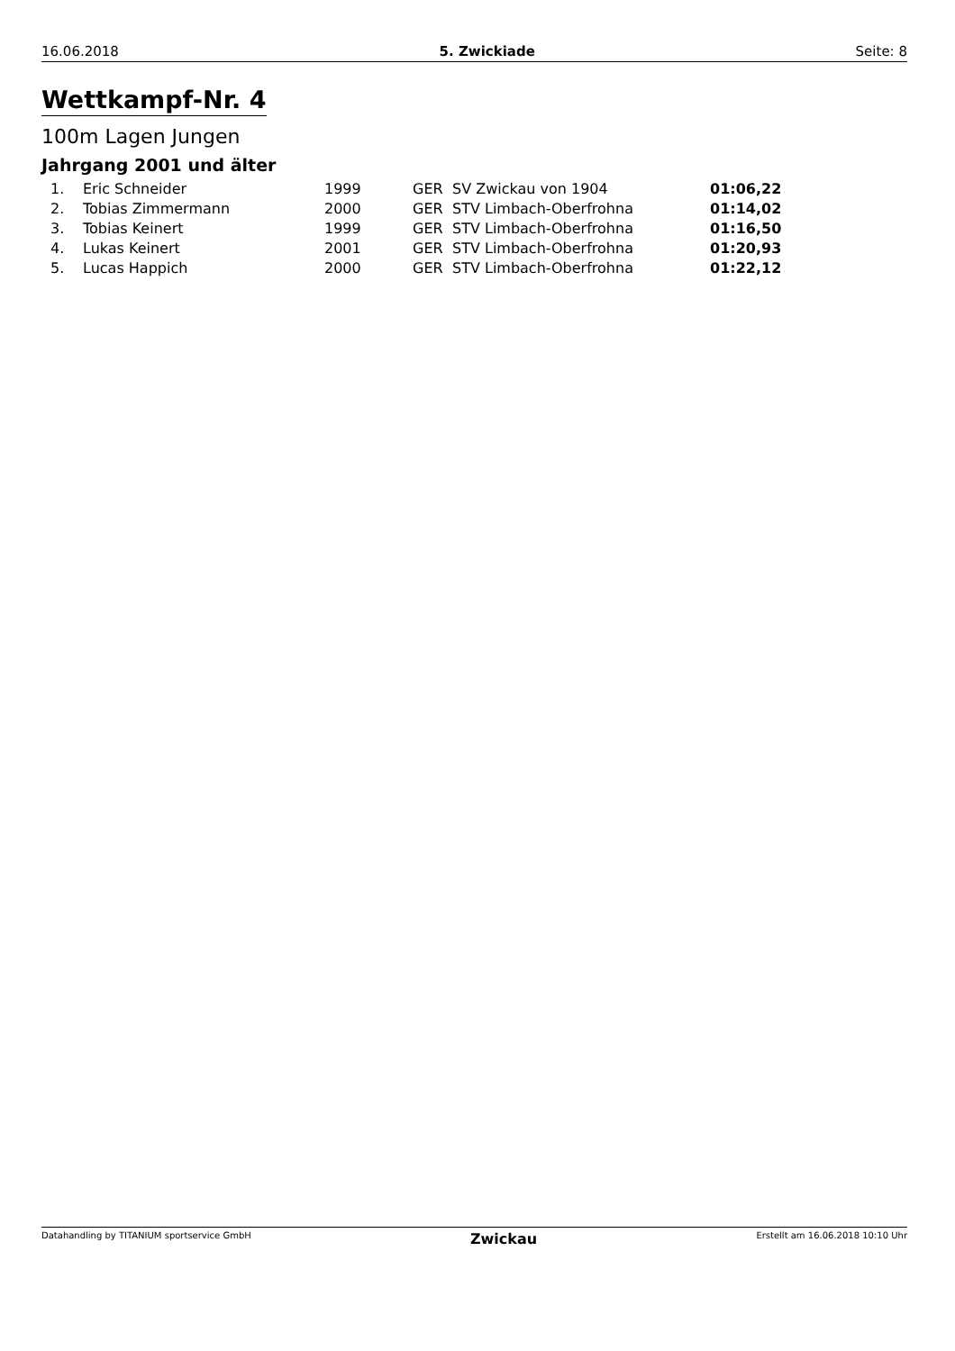16.06.2018 5. Zwickiade Seite: 8
Wettkampf-Nr. 4
100m Lagen Jungen
Jahrgang 2001 und älter
| | 1. | Eric Schneider | 1999 | GER | SV Zwickau von 1904 | 01:06,22 |
| | 2. | Tobias Zimmermann | 2000 | GER | STV Limbach-Oberfrohna | 01:14,02 |
| | 3. | Tobias Keinert | 1999 | GER | STV Limbach-Oberfrohna | 01:16,50 |
| | 4. | Lukas Keinert | 2001 | GER | STV Limbach-Oberfrohna | 01:20,93 |
| | 5. | Lucas Happich | 2000 | GER | STV Limbach-Oberfrohna | 01:22,12 |
Datahandling by TITANIUM sportservice GmbH Zwickau Erstellt am 16.06.2018 10:10 Uhr